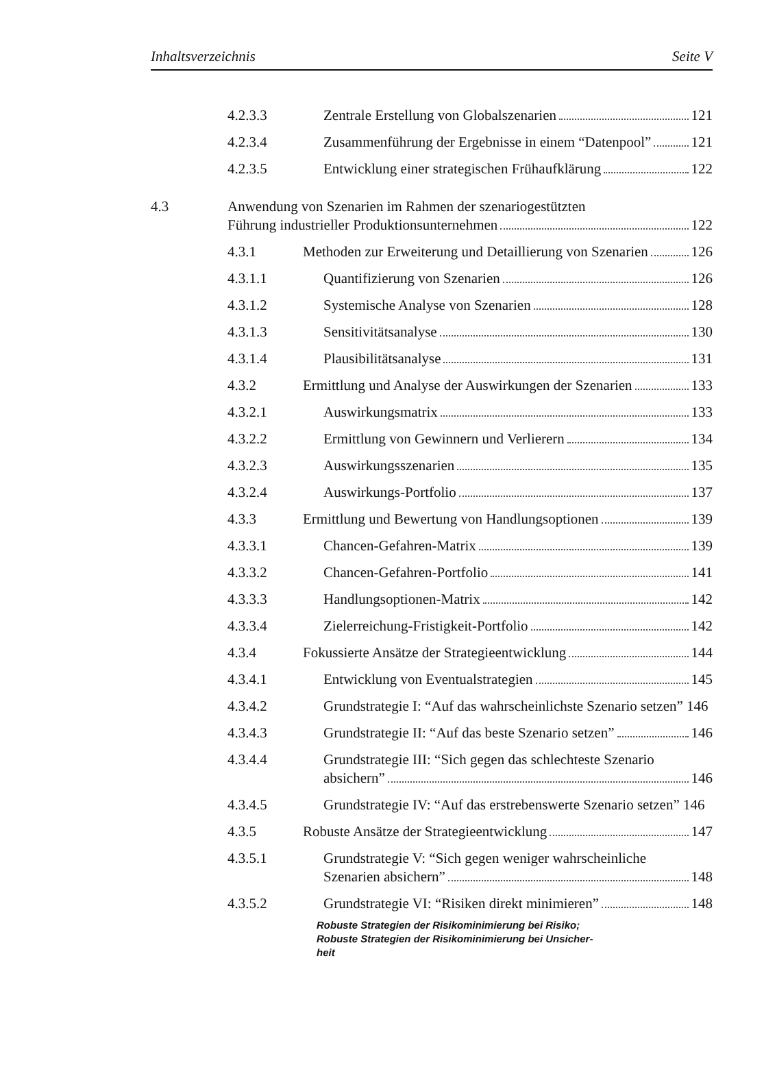Inhaltsverzeichnis Seite V
4.2.3.3 Zentrale Erstellung von Globalszenarien 121
4.2.3.4 Zusammenführung der Ergebnisse in einem “Datenpool” 121
4.2.3.5 Entwicklung einer strategischen Frühaufklärung 122
4.3 Anwendung von Szenarien im Rahmen der szenariogestützten
Führung industrieller Produktionsunternehmen 122
4.3.1 Methoden zur Erweiterung und Detaillierung von Szenarien 126
4.3.1.1 Quantifizierung von Szenarien 126
4.3.1.2 Systemische Analyse von Szenarien 128
4.3.1.3 Sensitivitätsanalyse 130
4.3.1.4 Plausibilitätsanalyse 131
4.3.2 Ermittlung und Analyse der Auswirkungen der Szenarien 133
4.3.2.1 Auswirkungsmatrix 133
4.3.2.2 Ermittlung von Gewinnern und Verlierern 134
4.3.2.3 Auswirkungsszenarien 135
4.3.2.4 Auswirkungs-Portfolio 137
4.3.3 Ermittlung und Bewertung von Handlungsoptionen 139
4.3.3.1 Chancen-Gefahren-Matrix 139
4.3.3.2 Chancen-Gefahren-Portfolio 141
4.3.3.3 Handlungsoptionen-Matrix 142
4.3.3.4 Zielerreichung-Fristigkeit-Portfolio 142
4.3.4 Fokussierte Ansätze der Strategieentwicklung 144
4.3.4.1 Entwicklung von Eventualstrategien 145
4.3.4.2 Grundstrategie I: “Auf das wahrscheinlichste Szenario setzen” 146
4.3.4.3 Grundstrategie II: “Auf das beste Szenario setzen” 146
4.3.4.4 Grundstrategie III: “Sich gegen das schlechteste Szenario
absichern” 146
4.3.4.5 Grundstrategie IV: “Auf das erstrebenswerte Szenario setzen” 146
4.3.5 Robuste Ansätze der Strategieentwicklung 147
4.3.5.1 Grundstrategie V: “Sich gegen weniger wahrscheinliche
Szenarien absichern” 148
4.3.5.2 Grundstrategie VI: “Risiken direkt minimieren” 148
Robuste Strategien der Risikominimierung bei Risiko;
Robuste Strategien der Risikominimierung bei Unsicher-
heit